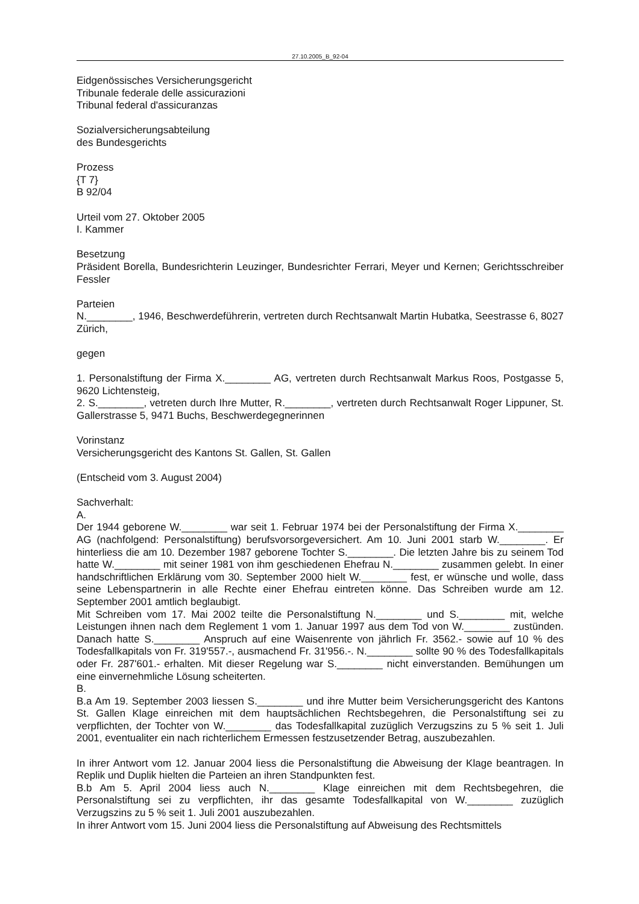27.10.2005_B_92-04
Eidgenössisches Versicherungsgericht
Tribunale federale delle assicurazioni
Tribunal federal d'assicuranzas
Sozialversicherungsabteilung
des Bundesgerichts
Prozess
{T 7}
B 92/04
Urteil vom 27. Oktober 2005
I. Kammer
Besetzung
Präsident Borella, Bundesrichterin Leuzinger, Bundesrichter Ferrari, Meyer und Kernen; Gerichtsschreiber Fessler
Parteien
N.________, 1946, Beschwerdeführerin, vertreten durch Rechtsanwalt Martin Hubatka, Seestrasse 6, 8027 Zürich,
gegen
1. Personalstiftung der Firma X.________ AG, vertreten durch Rechtsanwalt Markus Roos, Postgasse 5, 9620 Lichtensteig,
2. S.________, vetreten durch Ihre Mutter, R.________, vertreten durch Rechtsanwalt Roger Lippuner, St. Gallerstrasse 5, 9471 Buchs, Beschwerdegegnerinnen
Vorinstanz
Versicherungsgericht des Kantons St. Gallen, St. Gallen
(Entscheid vom 3. August 2004)
Sachverhalt:
A.
Der 1944 geborene W.________ war seit 1. Februar 1974 bei der Personalstiftung der Firma X.________ AG (nachfolgend: Personalstiftung) berufsvorsorgeversichert. Am 10. Juni 2001 starb W.________. Er hinterliess die am 10. Dezember 1987 geborene Tochter S.________. Die letzten Jahre bis zu seinem Tod hatte W.________ mit seiner 1981 von ihm geschiedenen Ehefrau N.________ zusammen gelebt. In einer handschriftlichen Erklärung vom 30. September 2000 hielt W.________ fest, er wünsche und wolle, dass seine Lebenspartnerin in alle Rechte einer Ehefrau eintreten könne. Das Schreiben wurde am 12. September 2001 amtlich beglaubigt.
Mit Schreiben vom 17. Mai 2002 teilte die Personalstiftung N.________ und S.________ mit, welche Leistungen ihnen nach dem Reglement 1 vom 1. Januar 1997 aus dem Tod von W.________ zustünden. Danach hatte S.________ Anspruch auf eine Waisenrente von jährlich Fr. 3562.- sowie auf 10 % des Todesfallkapitals von Fr. 319'557.-, ausmachend Fr. 31'956.-. N.________ sollte 90 % des Todesfallkapitals oder Fr. 287'601.- erhalten. Mit dieser Regelung war S.________ nicht einverstanden. Bemühungen um eine einvernehmliche Lösung scheiterten.
B.
B.a Am 19. September 2003 liessen S.________ und ihre Mutter beim Versicherungsgericht des Kantons St. Gallen Klage einreichen mit dem hauptsächlichen Rechtsbegehren, die Personalstiftung sei zu verpflichten, der Tochter von W.________ das Todesfallkapital zuzüglich Verzugszins zu 5 % seit 1. Juli 2001, eventualiter ein nach richterlichem Ermessen festzusetzender Betrag, auszubezahlen.
In ihrer Antwort vom 12. Januar 2004 liess die Personalstiftung die Abweisung der Klage beantragen. In Replik und Duplik hielten die Parteien an ihren Standpunkten fest.
B.b Am 5. April 2004 liess auch N.________ Klage einreichen mit dem Rechtsbegehren, die Personalstiftung sei zu verpflichten, ihr das gesamte Todesfallkapital von W.________ zuzüglich Verzugszins zu 5 % seit 1. Juli 2001 auszubezahlen.
In ihrer Antwort vom 15. Juni 2004 liess die Personalstiftung auf Abweisung des Rechtsmittels